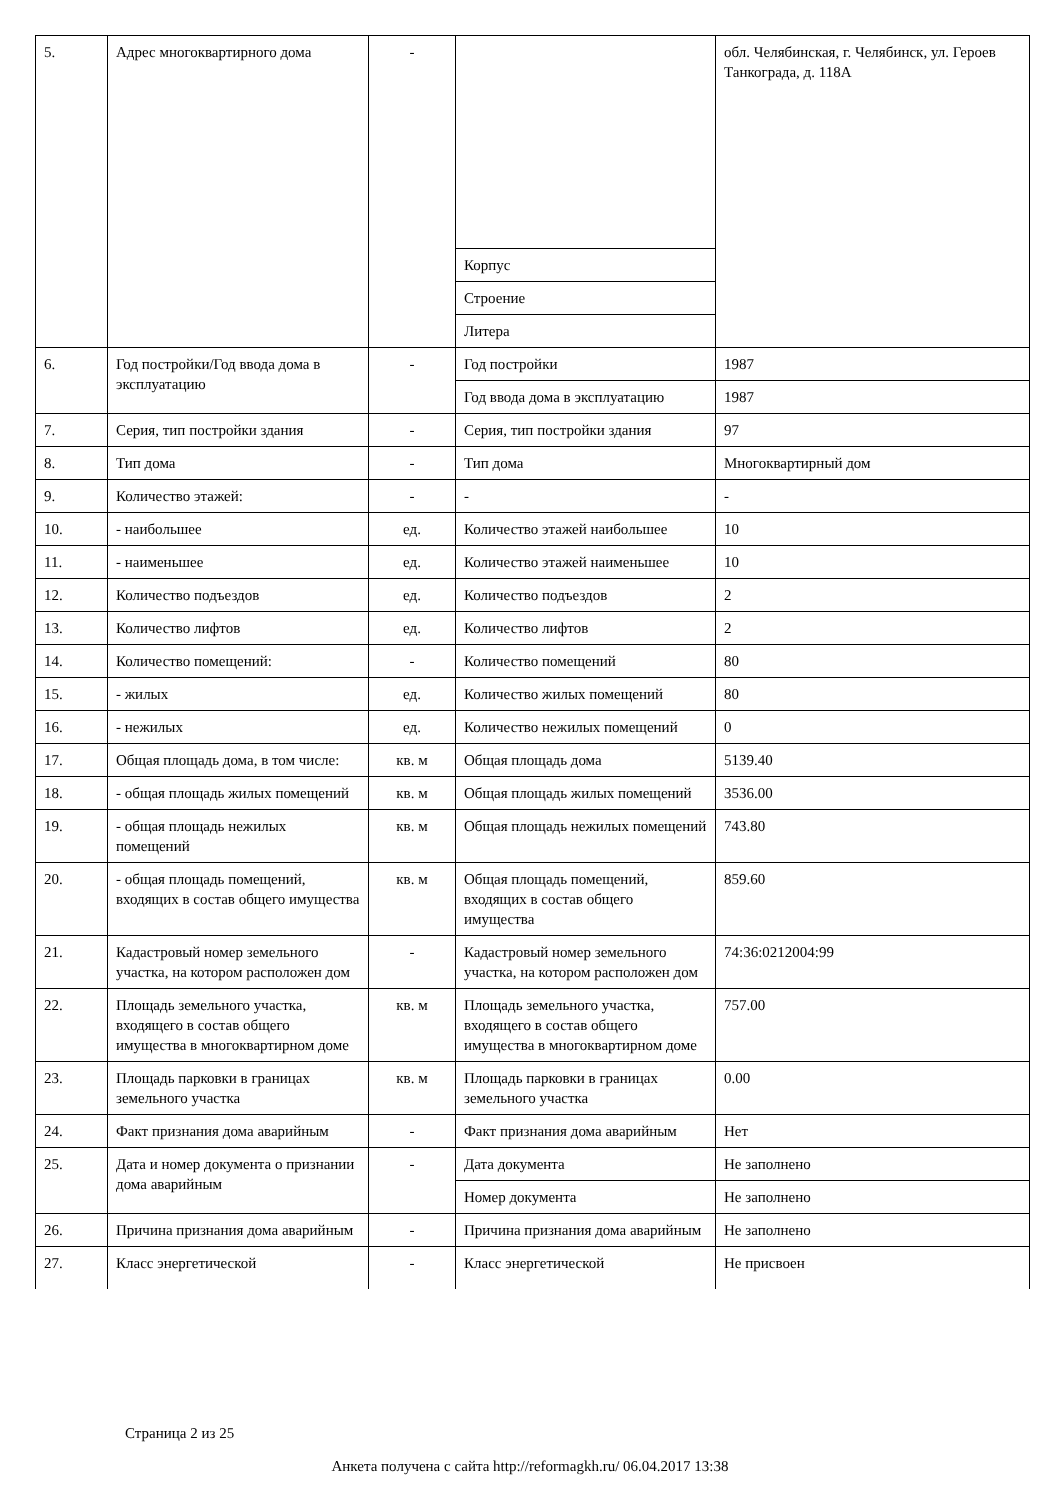| 5. | Адрес многоквартирного дома | - | | обл. Челябинская, г. Челябинск, ул. Героев Танкограда, д. 118А |
| | | | Корпус | |
| | | | Строение | |
| | | | Литера | |
| 6. | Год постройки/Год ввода дома в эксплуатацию | - | Год постройки | 1987 |
| | | | Год ввода дома в эксплуатацию | 1987 |
| 7. | Серия, тип постройки здания | - | Серия, тип постройки здания | 97 |
| 8. | Тип дома | - | Тип дома | Многоквартирный дом |
| 9. | Количество этажей: | - | - | - |
| 10. | - наибольшее | ед. | Количество этажей наибольшее | 10 |
| 11. | - наименьшее | ед. | Количество этажей наименьшее | 10 |
| 12. | Количество подъездов | ед. | Количество подъездов | 2 |
| 13. | Количество лифтов | ед. | Количество лифтов | 2 |
| 14. | Количество помещений: | - | Количество помещений | 80 |
| 15. | - жилых | ед. | Количество жилых помещений | 80 |
| 16. | - нежилых | ед. | Количество нежилых помещений | 0 |
| 17. | Общая площадь дома, в том числе: | кв. м | Общая площадь дома | 5139.40 |
| 18. | - общая площадь жилых помещений | кв. м | Общая площадь жилых помещений | 3536.00 |
| 19. | - общая площадь нежилых помещений | кв. м | Общая площадь нежилых помещений | 743.80 |
| 20. | - общая площадь помещений, входящих в состав общего имущества | кв. м | Общая площадь помещений, входящих в состав общего имущества | 859.60 |
| 21. | Кадастровый номер земельного участка, на котором расположен дом | - | Кадастровый номер земельного участка, на котором расположен дом | 74:36:0212004:99 |
| 22. | Площадь земельного участка, входящего в состав общего имущества в многоквартирном доме | кв. м | Площадь земельного участка, входящего в состав общего имущества в многоквартирном доме | 757.00 |
| 23. | Площадь парковки в границах земельного участка | кв. м | Площадь парковки в границах земельного участка | 0.00 |
| 24. | Факт признания дома аварийным | - | Факт признания дома аварийным | Нет |
| 25. | Дата и номер документа о признании дома аварийным | - | Дата документа | Не заполнено |
| | | | Номер документа | Не заполнено |
| 26. | Причина признания дома аварийным | - | Причина признания дома аварийным | Не заполнено |
| 27. | Класс энергетической | - | Класс энергетической | Не присвоен |
Страница 2 из 25
Анкета получена с сайта http://reformagkh.ru/ 06.04.2017 13:38